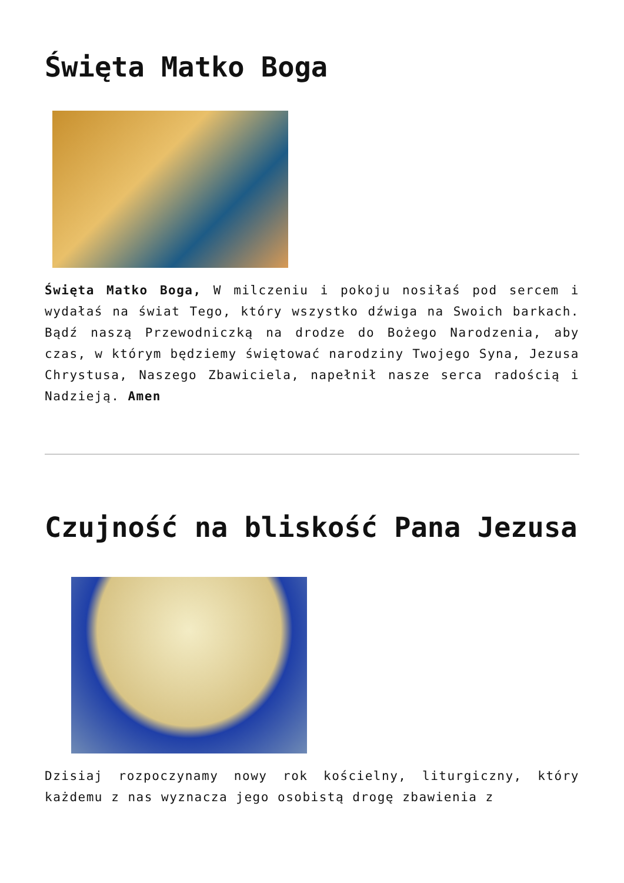Święta Matko Boga
Święta Matko Boga, W milczeniu i pokoju nosiłaś pod sercem i wydałaś na świat Tego, który wszystko dźwiga na Swoich barkach. Bądź naszą Przewodniczką na drodze do Bożego Narodzenia, aby czas, w którym będziemy świętować narodziny Twojego Syna, Jezusa Chrystusa, Naszego Zbawiciela, napełnił nasze serca radością i Nadzieją. Amen
Czujność na bliskość Pana Jezusa
Dzisiaj rozpoczynamy nowy rok kościelny, liturgiczny, który każdemu z nas wyznacza jego osobistą drogę zbawienia z